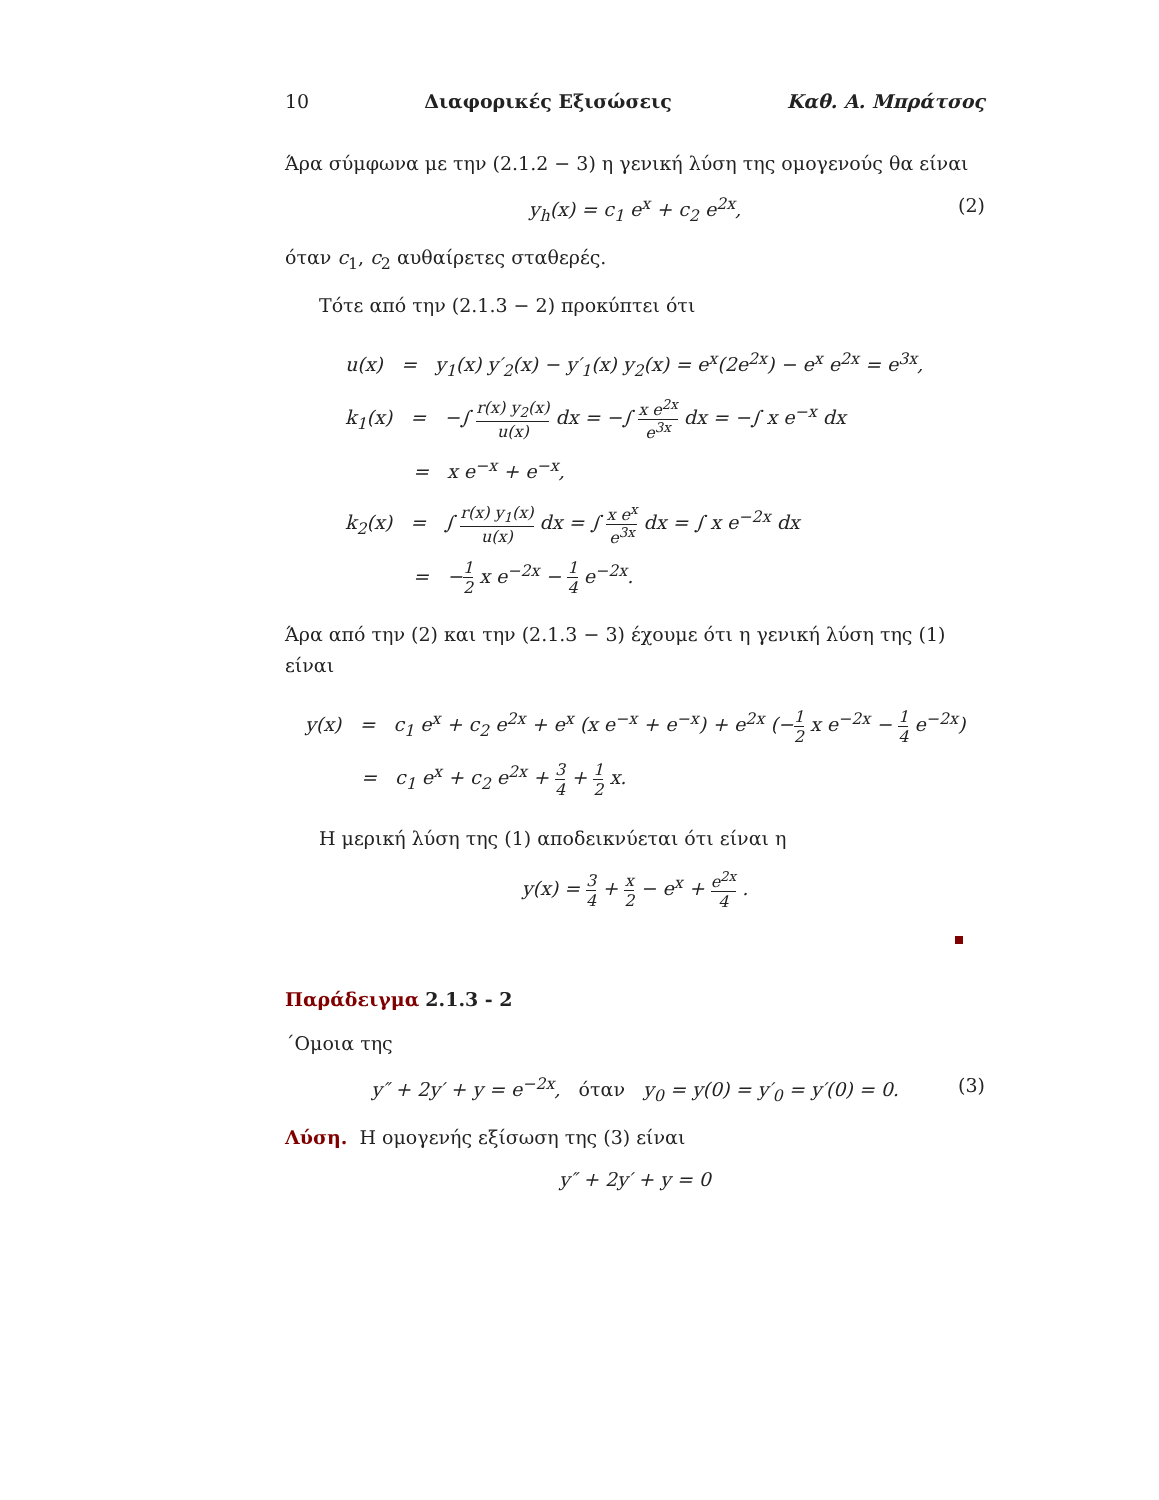10 Διαφορικές Εξισώσεις Καθ. Α. Μπράτσος
Άρα σύμφωνα με την (2.1.2 − 3) η γενική λύση της ομογενούς θα είναι
y<sub>h</sub>(x) = c<sub>1</sub> e<sup>x</sup> + c<sub>2</sub> e<sup>2x</sup>, (2)
όταν c<sub>1</sub>, c<sub>2</sub> αυθαίρετες σταθερές.
Τότε από την (2.1.3 − 2) προκύπτει ότι
u(x) = y<sub>1</sub>(x) y′<sub>2</sub>(x) − y′<sub>1</sub>(x) y<sub>2</sub>(x) = e<sup>x</sup>(2e<sup>2x</sup>) − e<sup>x</sup> e<sup>2x</sup> = e<sup>3x</sup>,
k<sub>1</sub>(x) = −∫ r(x) y<sub>2</sub>(x) u(x) dx = −∫ x e<sup>2x</sup> e<sup>3x</sup> dx = −∫ x e<sup>−x</sup> dx
= x e<sup>−x</sup> + e<sup>−x</sup>,
k<sub>2</sub>(x) = ∫ r(x) y<sub>1</sub>(x) u(x) dx = ∫ x e<sup>x</sup> e<sup>3x</sup> dx = ∫ x e<sup>−2x</sup> dx
= −1 2 x e<sup>−2x</sup> − 1 4 e<sup>−2x</sup>.
Άρα από την (2) και την (2.1.3 − 3) έχουμε ότι η γενική λύση της (1) είναι
y(x) = c<sub>1</sub> e<sup>x</sup> + c<sub>2</sub> e<sup>2x</sup> + e<sup>x</sup> (x e<sup>−x</sup> + e<sup>−x</sup>) + e<sup>2x</sup> (−1 2 x e<sup>−2x</sup> − 1 4 e<sup>−2x</sup>)
= c<sub>1</sub> e<sup>x</sup> + c<sub>2</sub> e<sup>2x</sup> + 3 4 + 1 2 x.
Η μερική λύση της (1) αποδεικνύεται ότι είναι η
y(x) = 3 4 + x 2 − e<sup>x</sup> + e<sup>2x</sup> 4 .
Παράδειγμα 2.1.3 - 2
΄Ομοια της
y″ + 2y′ + y = e<sup>−2x</sup>, όταν y<sub>0</sub> = y(0) = y′<sub>0</sub> = y′(0) = 0. (3)
Λύση. Η ομογενής εξίσωση της (3) είναι
y″ + 2y′ + y = 0